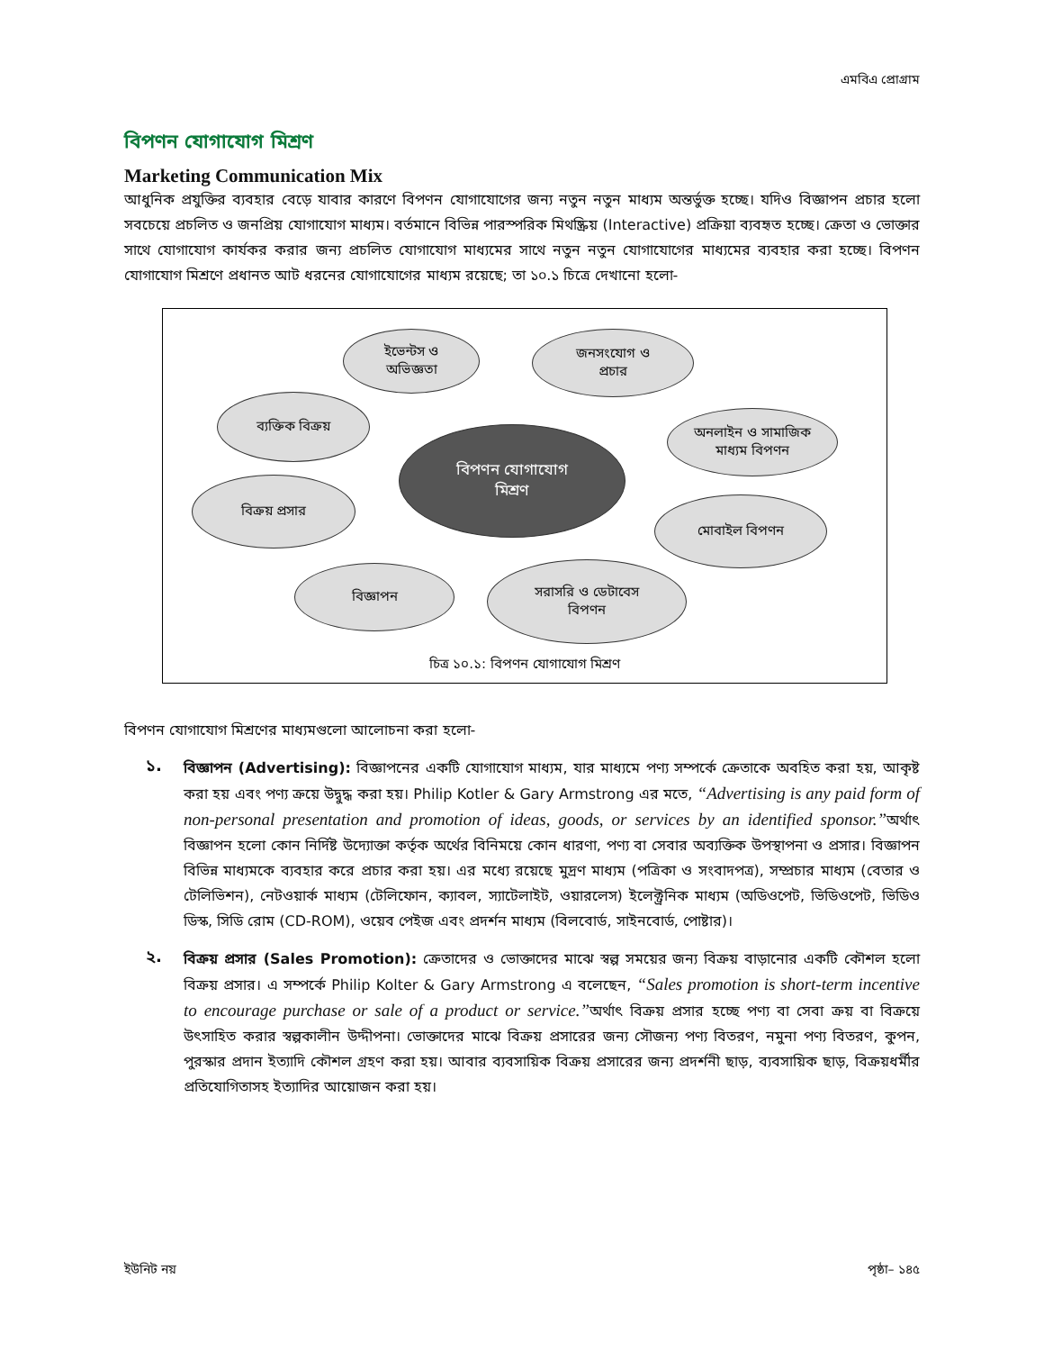এমবিএ প্রোগ্রাম
বিপণন যোগাযোগ মিশ্রণ
Marketing Communication Mix
আধুনিক প্রযুক্তির ব্যবহার বেড়ে যাবার কারণে বিপণন যোগাযোগের জন্য নতুন নতুন মাধ্যম অন্তর্ভুক্ত হচ্ছে। যদিও বিজ্ঞাপন প্রচার হলো সবচেয়ে প্রচলিত ও জনপ্রিয় যোগাযোগ মাধ্যম। বর্তমানে বিভিন্ন পারস্পরিক মিথষ্ক্রিয় (Interactive) প্রক্রিয়া ব্যবহৃত হচ্ছে। ক্রেতা ও ভোক্তার সাথে যোগাযোগ কার্যকর করার জন্য প্রচলিত যোগাযোগ মাধ্যমের সাথে নতুন নতুন যোগাযোগের মাধ্যমের ব্যবহার করা হচ্ছে। বিপণন যোগাযোগ মিশ্রণে প্রধানত আট ধরনের যোগাযোগের মাধ্যম রয়েছে; তা ১০.১ চিত্রে দেখানো হলো-
ইভেন্টস ও
অভিজ্ঞতা
জনসংযোগ ও
প্রচার
ব্যক্তিক বিক্রয়
অনলাইন ও সামাজিক
মাধ্যম বিপণন
বিপণন যোগাযোগ
মিশ্রণ
বিক্রয় প্রসার
মোবাইল বিপণন
বিজ্ঞাপন
সরাসরি ও ডেটাবেস
বিপণন
চিত্র ১০.১: বিপণন যোগাযোগ মিশ্রণ
বিপণন যোগাযোগ মিশ্রণের মাধ্যমগুলো আলোচনা করা হলো-
১.
বিজ্ঞাপন (Advertising): বিজ্ঞাপনের একটি যোগাযোগ মাধ্যম, যার মাধ্যমে পণ্য সম্পর্কে ক্রেতাকে অবহিত করা হয়, আকৃষ্ট করা হয় এবং পণ্য ক্রয়ে উদ্বুদ্ধ করা হয়। Philip Kotler & Gary Armstrong এর মতে, “Advertising is any paid form of non-personal presentation and promotion of ideas, goods, or services by an identified sponsor.”অর্থাৎ বিজ্ঞাপন হলো কোন নির্দিষ্ট উদ্যোক্তা কর্তৃক অর্থের বিনিময়ে কোন ধারণা, পণ্য বা সেবার অব্যক্তিক উপস্থাপনা ও প্রসার। বিজ্ঞাপন বিভিন্ন মাধ্যমকে ব্যবহার করে প্রচার করা হয়। এর মধ্যে রয়েছে মুদ্রণ মাধ্যম (পত্রিকা ও সংবাদপত্র), সম্প্রচার মাধ্যম (বেতার ও টেলিভিশন), নেটওয়ার্ক মাধ্যম (টেলিফোন, ক্যাবল, স্যাটেলাইট, ওয়ারলেস) ইলেক্ট্রনিক মাধ্যম (অডিওপেট, ভিডিওপেট, ভিডিও ডিস্ক, সিডি রোম (CD-ROM), ওয়েব পেইজ এবং প্রদর্শন মাধ্যম (বিলবোর্ড, সাইনবোর্ড, পোষ্টার)।
২.
বিক্রয় প্রসার (Sales Promotion): ক্রেতাদের ও ভোক্তাদের মাঝে স্বল্প সময়ের জন্য বিক্রয় বাড়ানোর একটি কৌশল হলো বিক্রয় প্রসার। এ সম্পর্কে Philip Kolter & Gary Armstrong এ বলেছেন, “Sales promotion is short-term incentive to encourage purchase or sale of a product or service.”অর্থাৎ বিক্রয় প্রসার হচ্ছে পণ্য বা সেবা ক্রয় বা বিক্রয়ে উৎসাহিত করার স্বল্পকালীন উদ্দীপনা। ভোক্তাদের মাঝে বিক্রয় প্রসারের জন্য সৌজন্য পণ্য বিতরণ, নমুনা পণ্য বিতরণ, কুপন, পুরস্কার প্রদান ইত্যাদি কৌশল গ্রহণ করা হয়। আবার ব্যবসায়িক বিক্রয় প্রসারের জন্য প্রদর্শনী ছাড়, ব্যবসায়িক ছাড়, বিক্রয়ধর্মীর প্রতিযোগিতাসহ ইত্যাদির আয়োজন করা হয়।
ইউনিট নয় পৃষ্ঠা– ১৪৫